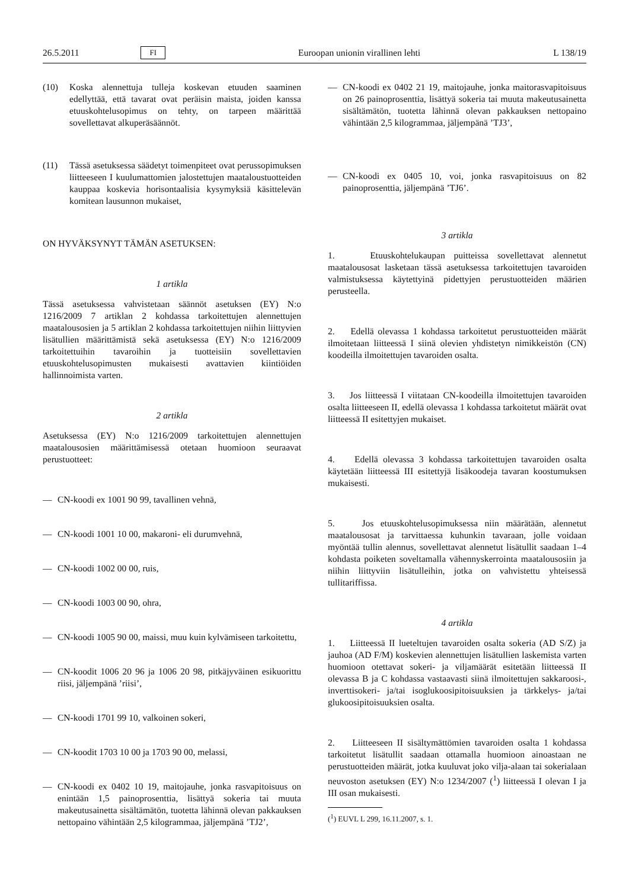26.5.2011 FI Euroopan unionin virallinen lehti L 138/19
(10) Koska alennettuja tulleja koskevan etuuden saaminen edellyttää, että tavarat ovat peräisin maista, joiden kanssa etuuskohtelusopimus on tehty, on tarpeen määrittää sovellettavat alkuperäsäännöt.
(11) Tässä asetuksessa säädetyt toimenpiteet ovat perussopimuksen liitteeseen I kuulumattomien jalostettujen maataloustuotteiden kauppaa koskevia horisontaalisia kysymyksiä käsittelevän komitean lausunnon mukaiset,
ON HYVÄKSYNYT TÄMÄN ASETUKSEN:
1 artikla
Tässä asetuksessa vahvistetaan säännöt asetuksen (EY) N:o 1216/2009 7 artiklan 2 kohdassa tarkoitettujen alennettujen maatalousosien ja 5 artiklan 2 kohdassa tarkoitettujen niihin liittyvien lisätullien määrittämistä sekä asetuksessa (EY) N:o 1216/2009 tarkoitettuihin tavaroihin ja tuotteisiin sovellettavien etuuskohtelusopimusten mukaisesti avattavien kiintiöiden hallinnoimista varten.
2 artikla
Asetuksessa (EY) N:o 1216/2009 tarkoitettujen alennettujen maatalousosien määrittämisessä otetaan huomioon seuraavat perustuotteet:
— CN-koodi ex 1001 90 99, tavallinen vehnä,
— CN-koodi 1001 10 00, makaroni- eli durumvehnä,
— CN-koodi 1002 00 00, ruis,
— CN-koodi 1003 00 90, ohra,
— CN-koodi 1005 90 00, maissi, muu kuin kylvämiseen tarkoitettu,
— CN-koodit 1006 20 96 ja 1006 20 98, pitkäjyväinen esikuorittu riisi, jäljempänä ’riisi’,
— CN-koodi 1701 99 10, valkoinen sokeri,
— CN-koodit 1703 10 00 ja 1703 90 00, melassi,
— CN-koodi ex 0402 10 19, maitojauhe, jonka rasvapitoisuus on enintään 1,5 painoprosenttia, lisättyä sokeria tai muuta makeutusainetta sisältämätön, tuotetta lähinnä olevan pakkauksen nettopaino vähintään 2,5 kilogrammaa, jäljempänä ’TJ2’,
— CN-koodi ex 0402 21 19, maitojauhe, jonka maitorasvapitoisuus on 26 painoprosenttia, lisättyä sokeria tai muuta makeutusainetta sisältämätön, tuotetta lähinnä olevan pakkauksen nettopaino vähintään 2,5 kilogrammaa, jäljempänä ’TJ3’,
— CN-koodi ex 0405 10, voi, jonka rasvapitoisuus on 82 painoprosenttia, jäljempänä ’TJ6’.
3 artikla
1. Etuuskohtelukaupan puitteissa sovellettavat alennetut maatalousosat lasketaan tässä asetuksessa tarkoitettujen tavaroiden valmistuksessa käytettyinä pidettyjen perustuotteiden määrien perusteella.
2. Edellä olevassa 1 kohdassa tarkoitetut perustuotteiden määrät ilmoitetaan liitteessä I siinä olevien yhdistetyn nimikkeistön (CN) koodeilla ilmoitettujen tavaroiden osalta.
3. Jos liitteessä I viitataan CN-koodeilla ilmoitettujen tavaroiden osalta liitteeseen II, edellä olevassa 1 kohdassa tarkoitetut määrät ovat liitteessä II esitettyjen mukaiset.
4. Edellä olevassa 3 kohdassa tarkoitettujen tavaroiden osalta käytetään liitteessä III esitettyjä lisäkoodeja tavaran koostumuksen mukaisesti.
5. Jos etuuskohtelusopimuksessa niin määrätään, alennetut maatalousosat ja tarvittaessa kuhunkin tavaraan, jolle voidaan myöntää tullin alennus, sovellettavat alennetut lisätullit saadaan 1–4 kohdasta poiketen soveltamalla vähennyskerrointa maatalousosiin ja niihin liittyviin lisätulleihin, jotka on vahvistettu yhteisessä tullitariffissa.
4 artikla
1. Liitteessä II lueteltujen tavaroiden osalta sokeria (AD S/Z) ja jauhoa (AD F/M) koskevien alennettujen lisätullien laskemista varten huomioon otettavat sokeri- ja viljamäärät esitetään liitteessä II olevassa B ja C kohdassa vastaavasti siinä ilmoitettujen sakkaroosi-, inverttisokeri- ja/tai isoglukoosipitoisuuksien ja tärkkelys- ja/tai glukoosipitoisuuksien osalta.
2. Liitteeseen II sisältymättömien tavaroiden osalta 1 kohdassa tarkoitetut lisätullit saadaan ottamalla huomioon ainoastaan ne perustuotteiden määrät, jotka kuuluvat joko vilja-alaan tai sokerialaan neuvoston asetuksen (EY) N:o 1234/2007 (<sup>1</sup>) liitteessä I olevan I ja III osan mukaisesti.
(<sup>1</sup>) EUVL L 299, 16.11.2007, s. 1.